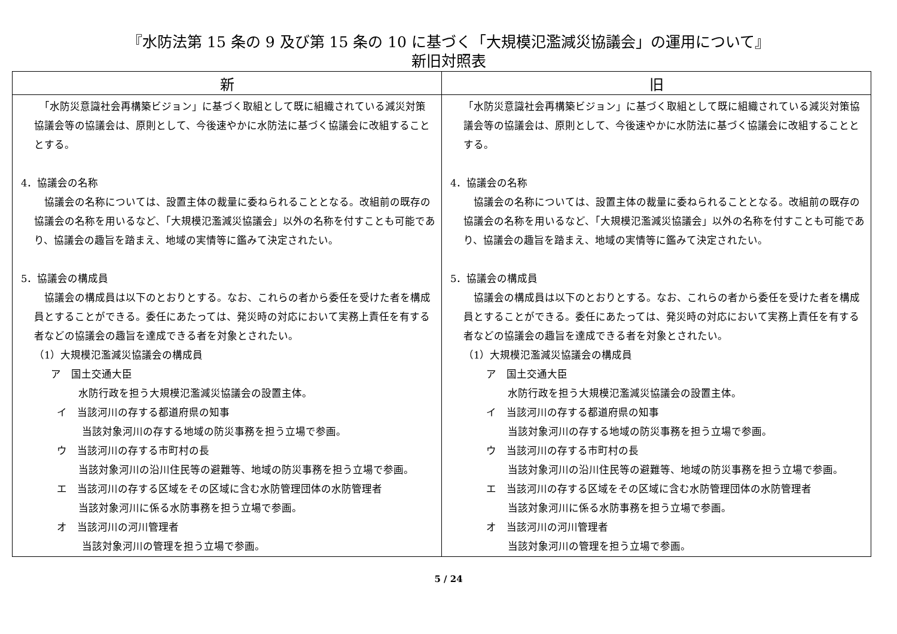『水防法第 15 条の 9 及び第 15 条の 10 に基づく「大規模氾濫減災協議会」の運用について』
新旧対照表
| 新 | 旧 |
| --- | --- |
| 「水防災意識社会再構築ビジョン」に基づく取組として既に組織されている減災対策協議会等の協議会は、原則として、今後速やかに水防法に基づく協議会に改組することとする。 4．協議会の名称 協議会の名称については、設置主体の裁量に委ねられることとなる。改組前の既存の協議会の名称を用いるなど、「大規模氾濫減災協議会」以外の名称を付すことも可能であり、協議会の趣旨を踏まえ、地域の実情等に鑑みて決定されたい。 5．協議会の構成員 協議会の構成員は以下のとおりとする。なお、これらの者から委任を受けた者を構成員とすることができる。委任にあたっては、発災時の対応において実務上責任を有する者などの協議会の趣旨を達成できる者を対象とされたい。 （1）大規模氾濫減災協議会の構成員 ア 国土交通大臣 水防行政を担う大規模氾濫減災協議会の設置主体。 イ 当該河川の存する都道府県の知事 当該対象河川の存する地域の防災事務を担う立場で参画。 ウ 当該河川の存する市町村の長 当該対象河川の沿川住民等の避難等、地域の防災事務を担う立場で参画。 エ 当該河川の存する区域をその区域に含む水防管理団体の水防管理者 当該対象河川に係る水防事務を担う立場で参画。 オ 当該河川の河川管理者 当該対象河川の管理を担う立場で参画。 | 「水防災意識社会再構築ビジョン」に基づく取組として既に組織されている減災対策協議会等の協議会は、原則として、今後速やかに水防法に基づく協議会に改組することとする。 4．協議会の名称 協議会の名称については、設置主体の裁量に委ねられることとなる。改組前の既存の協議会の名称を用いるなど、「大規模氾濫減災協議会」以外の名称を付すことも可能であり、協議会の趣旨を踏まえ、地域の実情等に鑑みて決定されたい。 5．協議会の構成員 協議会の構成員は以下のとおりとする。なお、これらの者から委任を受けた者を構成員とすることができる。委任にあたっては、発災時の対応において実務上責任を有する者などの協議会の趣旨を達成できる者を対象とされたい。 （1）大規模氾濫減災協議会の構成員 ア 国土交通大臣 水防行政を担う大規模氾濫減災協議会の設置主体。 イ 当該河川の存する都道府県の知事 当該対象河川の存する地域の防災事務を担う立場で参画。 ウ 当該河川の存する市町村の長 当該対象河川の沿川住民等の避難等、地域の防災事務を担う立場で参画。 エ 当該河川の存する区域をその区域に含む水防管理団体の水防管理者 当該対象河川に係る水防事務を担う立場で参画。 オ 当該河川の河川管理者 当該対象河川の管理を担う立場で参画。 |
5 / 24